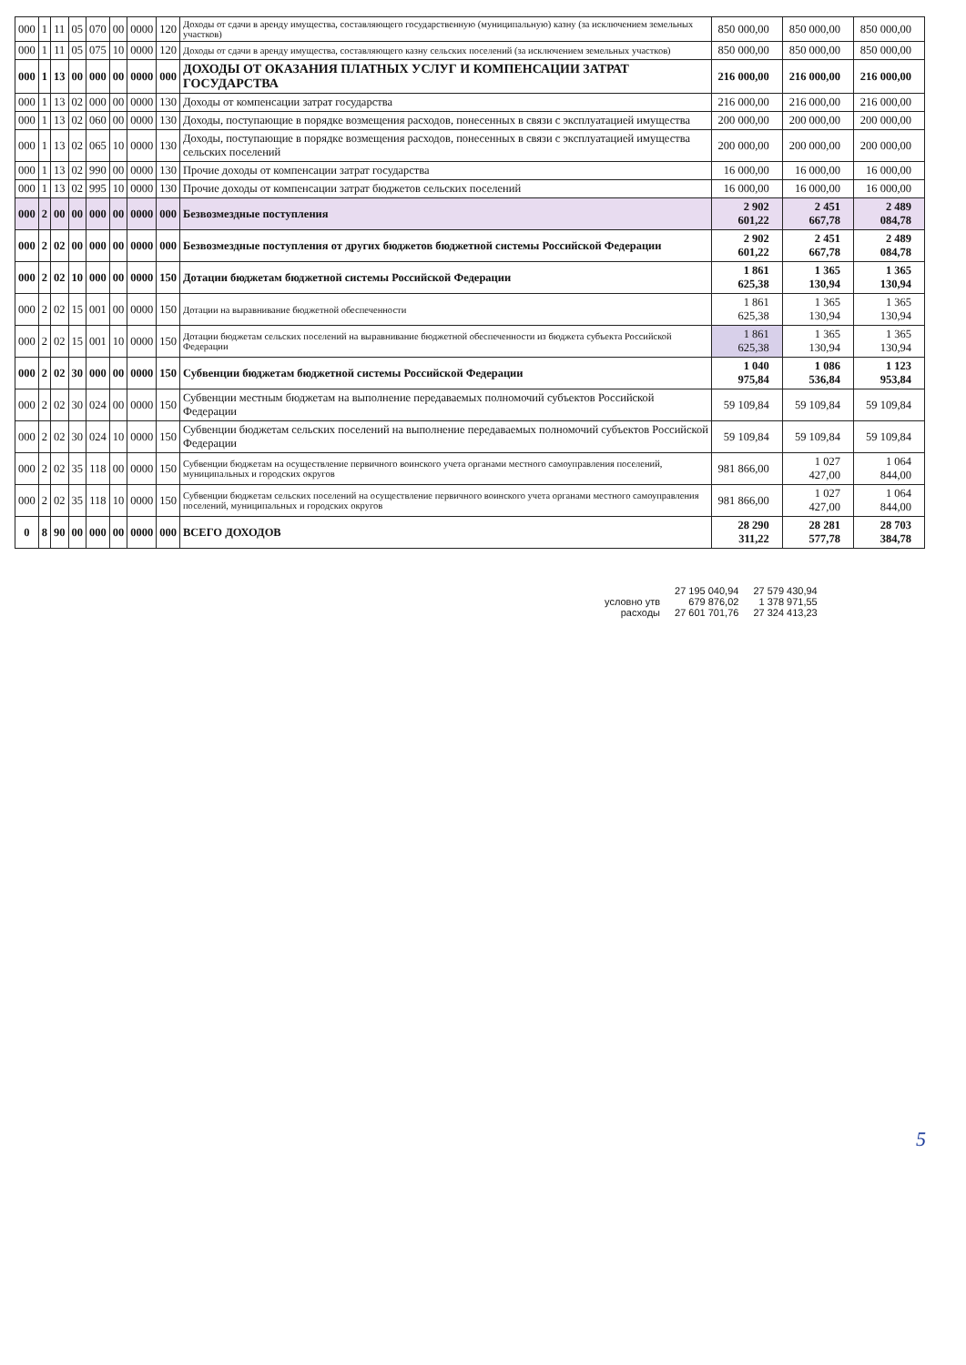| 000 | 1 | 11 | 05 | 070 | 00 | 0000 | 120 | Доходы от сдачи в аренду имущества, составляющего государственную (муниципальную) казну (за исключением земельных участков) | 850 000,00 | 850 000,00 | 850 000,00 |
| 000 | 1 | 11 | 05 | 075 | 10 | 0000 | 120 | Доходы от сдачи в аренду имущества, составляющего казну сельских поселений (за исключением земельных участков) | 850 000,00 | 850 000,00 | 850 000,00 |
| 000 | 1 | 13 | 00 | 000 | 00 | 0000 | 000 | ДОХОДЫ ОТ ОКАЗАНИЯ ПЛАТНЫХ УСЛУГ И КОМПЕНСАЦИИ ЗАТРАТ ГОСУДАРСТВА | 216 000,00 | 216 000,00 | 216 000,00 |
| 000 | 1 | 13 | 02 | 000 | 00 | 0000 | 130 | Доходы от компенсации затрат государства | 216 000,00 | 216 000,00 | 216 000,00 |
| 000 | 1 | 13 | 02 | 060 | 00 | 0000 | 130 | Доходы, поступающие в порядке возмещения расходов, понесенных в связи с эксплуатацией имущества | 200 000,00 | 200 000,00 | 200 000,00 |
| 000 | 1 | 13 | 02 | 065 | 10 | 0000 | 130 | Доходы, поступающие в порядке возмещения расходов, понесенных в связи с эксплуатацией имущества сельских поселений | 200 000,00 | 200 000,00 | 200 000,00 |
| 000 | 1 | 13 | 02 | 990 | 00 | 0000 | 130 | Прочие доходы от компенсации затрат государства | 16 000,00 | 16 000,00 | 16 000,00 |
| 000 | 1 | 13 | 02 | 995 | 10 | 0000 | 130 | Прочие доходы от компенсации затрат бюджетов сельских поселений | 16 000,00 | 16 000,00 | 16 000,00 |
| 000 | 2 | 00 | 00 | 000 | 00 | 0000 | 000 | Безвозмездные поступления | 2 902 601,22 | 2 451 667,78 | 2 489 084,78 |
| 000 | 2 | 02 | 00 | 000 | 00 | 0000 | 000 | Безвозмездные поступления от других бюджетов бюджетной системы Российской Федерации | 2 902 601,22 | 2 451 667,78 | 2 489 084,78 |
| 000 | 2 | 02 | 10 | 000 | 00 | 0000 | 150 | Дотации бюджетам бюджетной системы Российской Федерации | 1 861 625,38 | 1 365 130,94 | 1 365 130,94 |
| 000 | 2 | 02 | 15 | 001 | 00 | 0000 | 150 | Дотации на выравнивание бюджетной обеспеченности | 1 861 625,38 | 1 365 130,94 | 1 365 130,94 |
| 000 | 2 | 02 | 15 | 001 | 10 | 0000 | 150 | Дотации бюджетам сельских поселений на выравнивание бюджетной обеспеченности из бюджета субъекта Российской Федерации | 1 861 625,38 | 1 365 130,94 | 1 365 130,94 |
| 000 | 2 | 02 | 30 | 000 | 00 | 0000 | 150 | Субвенции бюджетам бюджетной системы Российской Федерации | 1 040 975,84 | 1 086 536,84 | 1 123 953,84 |
| 000 | 2 | 02 | 30 | 024 | 00 | 0000 | 150 | Субвенции местным бюджетам на выполнение передаваемых полномочий субъектов Российской Федерации | 59 109,84 | 59 109,84 | 59 109,84 |
| 000 | 2 | 02 | 30 | 024 | 10 | 0000 | 150 | Субвенции бюджетам сельских поселений на выполнение передаваемых полномочий субъектов Российской Федерации | 59 109,84 | 59 109,84 | 59 109,84 |
| 000 | 2 | 02 | 35 | 118 | 00 | 0000 | 150 | Субвенции бюджетам на осуществление первичного воинского учета органами местного самоуправления поселений, муниципальных и городских округов | 981 866,00 | 1 027 427,00 | 1 064 844,00 |
| 000 | 2 | 02 | 35 | 118 | 10 | 0000 | 150 | Субвенции бюджетам сельских поселений на осуществление первичного воинского учета органами местного самоуправления поселений, муниципальных и городских округов | 981 866,00 | 1 027 427,00 | 1 064 844,00 |
| 0 | 8 | 90 | 00 | 000 | 00 | 0000 | 000 | ВСЕГО ДОХОДОВ | 28 290 311,22 | 28 281 577,78 | 28 703 384,78 |
| | 27 195 040,94 | 27 579 430,94 |
| условно утв | 679 876,02 | 1 378 971,55 |
| расходы | 27 601 701,76 | 27 324 413,23 |
5